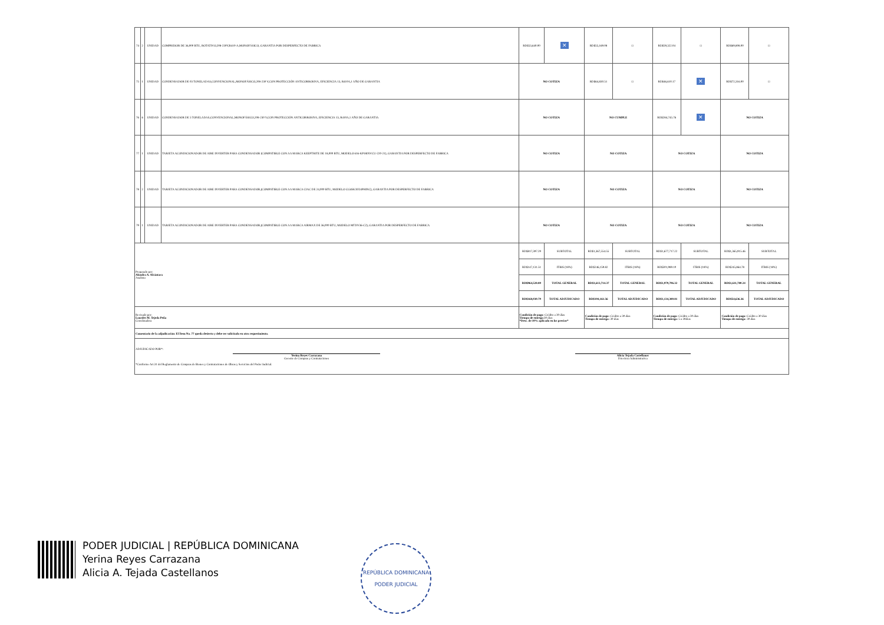| 74 | 2 | UNIDAD | COMPRESOR DE 36,000 BTU, ROTATIVO,208-230V,R410-A,MONOFÁSICO, GARANTIA POR DESPERFECTO DE FABRICA | RD$53,640.00 | ✕ | RD$55,169.08 | □ | RD$59,322.04 | □ | RD$69,808.00 | □ |
| 75 | 1 | UNIDAD | CONDENSADOR DE 03 TONELADAS,CONVENCIONAL,MONOFÁSICO,208-230 V,CON PROTECCIÓN ANTICORROSIVA, EFICIENCIA 13, R410A,1 AÑO DE GARANTIA | NO COTIZA | | RD$64,830.51 | □ | RD$46,610.17 | ✕ | RD$72,316.00 | □ |
| 76 | 6 | UNIDAD | CONDENSADOR DE 5 TONELADAS,CONVENCIONAL,MONOFÁSICO,208-230 V,CON PROTECCIÓN ANTICORROSIVA, EFICIENCIA 13, R410A,1 AÑO DE GARANTIA | NO COTIZA | | NO CUMPLE | | RD$284,745.76 | ✕ | NO COTIZA | |
| 77 | 1 | UNIDAD | TARJETA ACONDICIONADOR DE AIRE INVERTER PARA CONDENSADOR (COMPATIBLE CON AA MARCA KEEPTRITE DE 18,000 BTU, MODELO 616-KP18INVCU-220-21), GARANTIA POR DESPERFECTO DE FABRICA | NO COTIZA | | NO COTIZA | | NO COTIZA | | NO COTIZA | |
| 78 | 2 | UNIDAD | TARJETA ACONDICIONADOR DE AIRE INVERTER PARA CONDENSADOR,(COMPATIBLE CON AA MARCA CIAC DE 24,000 BTU, MODELO CG4SKX024PHINC), GARANTIA POR DESPERFECTO DE FABRICA | NO COTIZA | | NO COTIZA | | NO COTIZA | | NO COTIZA | |
| 79 | 1 | UNIDAD | TARJETA ACONDICIONADOR DE AIRE INVERTER PARA CONDENSADOR,(COMPATIBLE CON AA MARCA AIRMAX DE 36,000 BTU, MODELO MTDV36-C2), GARANTIA POR DESPERFECTO DE FABRICA | NO COTIZA | | NO COTIZA | | NO COTIZA | | NO COTIZA | |
| Preparado por: Alondra A. Alcántara Analista | | | | RD$817,397.29 | SUBTOTAL | RD$1,367,554.55 | SUBTOTAL | RD$1,677,717.22 | SUBTOTAL | RD$1,365,915.46 | SUBTOTAL |
| | | | | RD$147,131.51 | ITBIS (18%) | RD$246,159.82 | ITBIS (18%) | RD$301,989.10 | ITBIS (18%) | RD$245,864.78 | ITBIS (18%) |
| | | | | RD$964,528.80 | TOTAL GENERAL | RD$1,613,714.37 | TOTAL GENERAL | RD$1,979,706.32 | TOTAL GENERAL | RD$1,611,780.24 | TOTAL GENERAL |
| | | | | RD$168,030.79 | TOTAL ADJUDICADO | RD$104,161.56 | TOTAL ADJUDICADO | RD$1,134,380.81 | TOTAL ADJUDICADO | RD$54,636.36 | TOTAL ADJUDICADO |
| Revisado por: Lourdes M. Tejeda Peña Coordinadora | | | | Condición de pago: Crédito a 30 días Tiempo de entrega: 30 días *Desc. de 10% aplicado en los precios* | | Condición de pago: Crédito a 30 días Tiempo de entrega: 30 días | | Condición de pago: Crédito a 30 días Tiempo de entrega: 5 a 30días | | Condición de pago: Crédito a 30 días Tiempo de entrega: 30 días | |
| Comentario de la adjudicación: El Ítem No. 77 queda desierto y debe ser solicitado en otro requerimiento. | | | | | | | | | | | |
| ADJUDICADO POR*: Yerina Reyes Carrazana Gerente de Compras y Contrataciones Alicia Tejada Castellanos Directora Administrativa *Conforme Art.31 del Reglamento de Compras de Bienes y Contrataciones de Obras y Servicios del Poder Judicial. | | | | | | | | | | | |
PODER JUDICIAL | REPÚBLICA DOMINICANA
Yerina Reyes Carrazana
Alicia A. Tejada Castellanos
REPÚBLICA DOMINICANA
PODER JUDICIAL